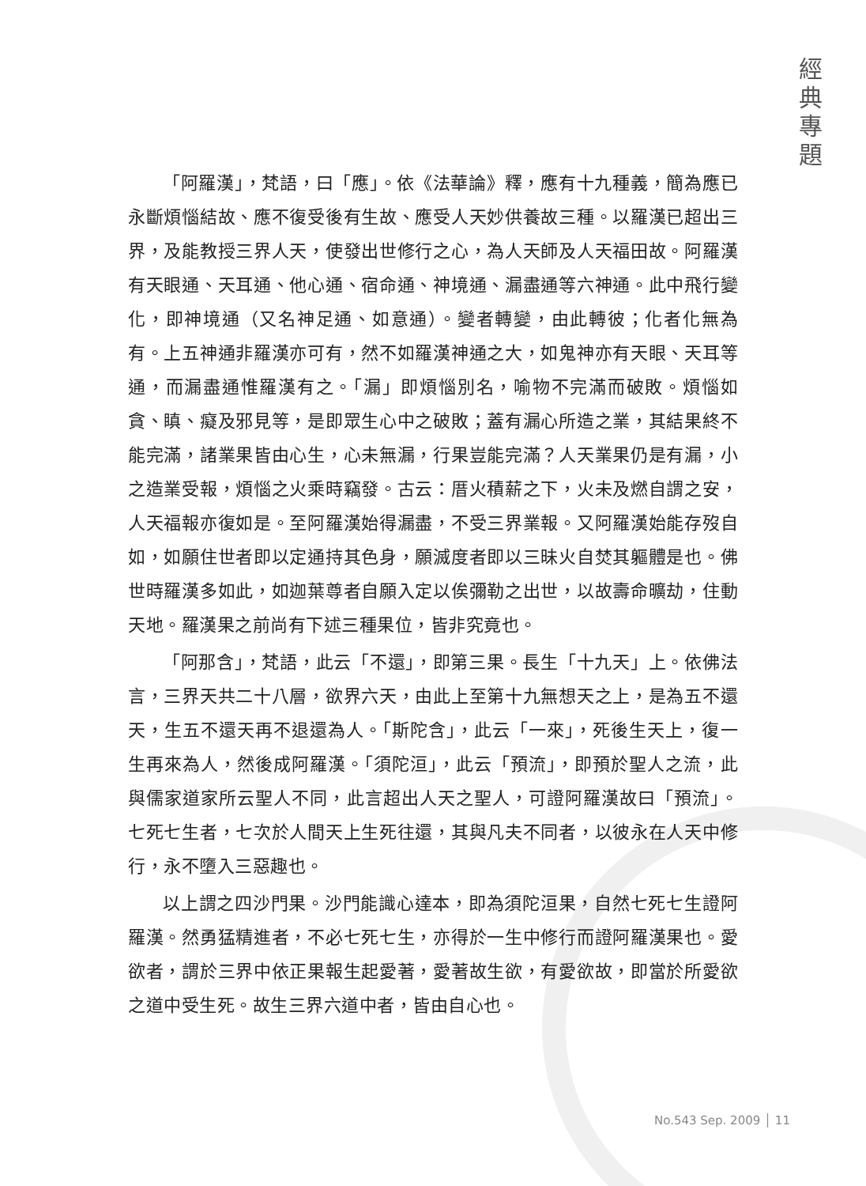經
典
專
題
「阿羅漢」，梵語，曰「應」。依《法華論》釋，應有十九種義，簡為應已永斷煩惱結故、應不復受後有生故、應受人天妙供養故三種。以羅漢已超出三界，及能教授三界人天，使發出世修行之心，為人天師及人天福田故。阿羅漢有天眼通、天耳通、他心通、宿命通、神境通、漏盡通等六神通。此中飛行變化，即神境通（又名神足通、如意通）。變者轉變，由此轉彼；化者化無為有。上五神通非羅漢亦可有，然不如羅漢神通之大，如鬼神亦有天眼、天耳等通，而漏盡通惟羅漢有之。「漏」即煩惱別名，喻物不完滿而破敗。煩惱如貪、瞋、癡及邪見等，是即眾生心中之破敗；蓋有漏心所造之業，其結果終不能完滿，諸業果皆由心生，心未無漏，行果豈能完滿？人天業果仍是有漏，小之造業受報，煩惱之火乘時竊發。古云：厝火積薪之下，火未及燃自謂之安，人天福報亦復如是。至阿羅漢始得漏盡，不受三界業報。又阿羅漢始能存歿自如，如願住世者即以定通持其色身，願滅度者即以三昧火自焚其軀體是也。佛世時羅漢多如此，如迦葉尊者自願入定以俟彌勒之出世，以故壽命曠劫，住動天地。羅漢果之前尚有下述三種果位，皆非究竟也。
「阿那含」，梵語，此云「不還」，即第三果。長生「十九天」上。依佛法言，三界天共二十八層，欲界六天，由此上至第十九無想天之上，是為五不還天，生五不還天再不退還為人。「斯陀含」，此云「一來」，死後生天上，復一生再來為人，然後成阿羅漢。「須陀洹」，此云「預流」，即預於聖人之流，此與儒家道家所云聖人不同，此言超出人天之聖人，可證阿羅漢故曰「預流」。七死七生者，七次於人間天上生死往還，其與凡夫不同者，以彼永在人天中修行，永不墮入三惡趣也。
以上謂之四沙門果。沙門能識心達本，即為須陀洹果，自然七死七生證阿羅漢。然勇猛精進者，不必七死七生，亦得於一生中修行而證阿羅漢果也。愛欲者，謂於三界中依正果報生起愛著，愛著故生欲，有愛欲故，即當於所愛欲之道中受生死。故生三界六道中者，皆由自心也。
No.543 Sep. 2009 │ 11